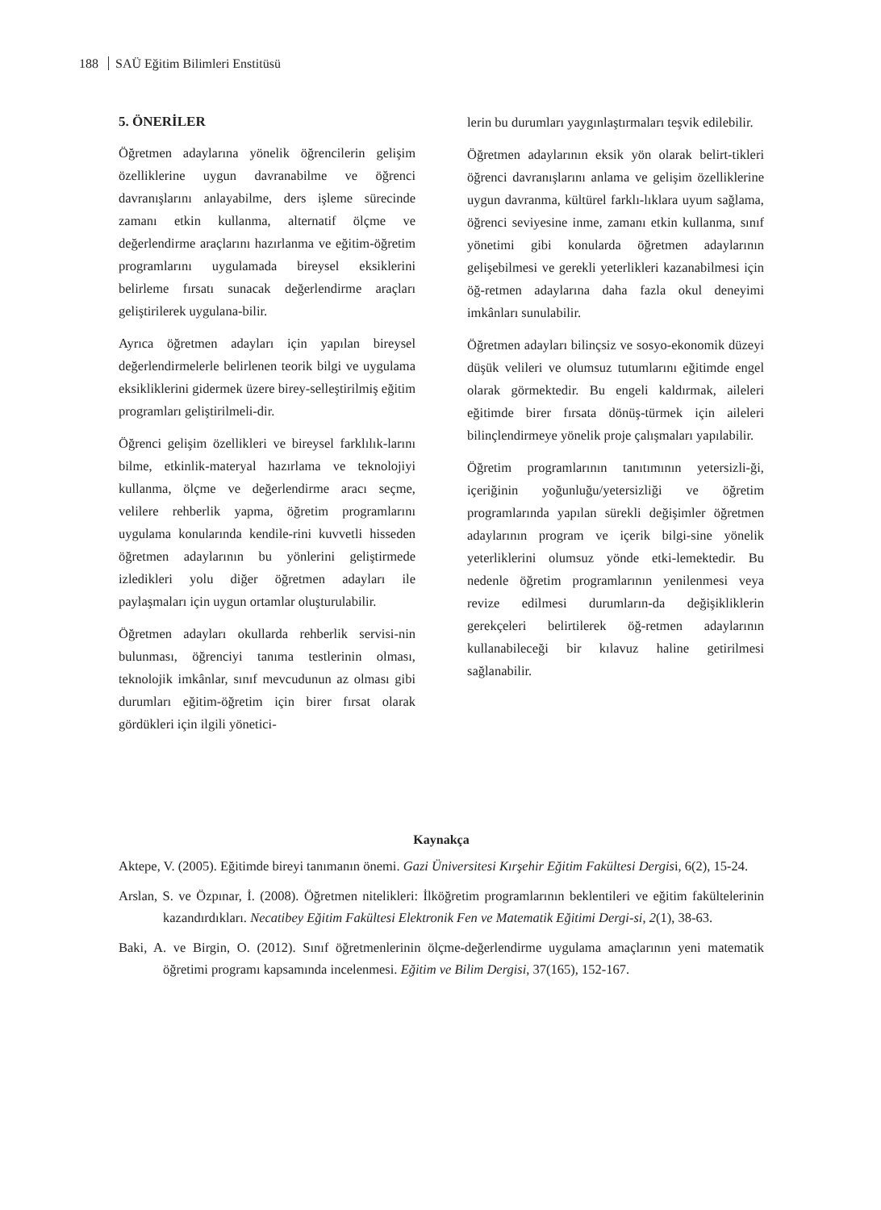188 SAÜ Eğitim Bilimleri Enstitüsü
5. ÖNERİLER
Öğretmen adaylarına yönelik öğrencilerin gelişim özelliklerine uygun davranabilme ve öğrenci davranışlarını anlayabilme, ders işleme sürecinde zamanı etkin kullanma, alternatif ölçme ve değerlendirme araçlarını hazırlanma ve eğitim-öğretim programlarını uygulamada bireysel eksiklerini belirleme fırsatı sunacak değerlendirme araçları geliştirilerek uygulana-bilir.
Ayrıca öğretmen adayları için yapılan bireysel değerlendirmelerle belirlenen teorik bilgi ve uygulama eksikliklerini gidermek üzere birey-selleştirilmiş eğitim programları geliştirilmeli-dir.
Öğrenci gelişim özellikleri ve bireysel farklılık-larını bilme, etkinlik-materyal hazırlama ve teknolojiyi kullanma, ölçme ve değerlendirme aracı seçme, velilere rehberlik yapma, öğretim programlarını uygulama konularında kendile-rini kuvvetli hisseden öğretmen adaylarının bu yönlerini geliştirmede izledikleri yolu diğer öğretmen adayları ile paylaşmaları için uygun ortamlar oluşturulabilir.
Öğretmen adayları okullarda rehberlik servisi-nin bulunması, öğrenciyi tanıma testlerinin olması, teknolojik imkânlar, sınıf mevcudunun az olması gibi durumları eğitim-öğretim için birer fırsat olarak gördükleri için ilgili yönetici-
lerin bu durumları yaygınlaştırmaları teşvik edilebilir.
Öğretmen adaylarının eksik yön olarak belirt-tikleri öğrenci davranışlarını anlama ve gelişim özelliklerine uygun davranma, kültürel farklı-lıklara uyum sağlama, öğrenci seviyesine inme, zamanı etkin kullanma, sınıf yönetimi gibi konularda öğretmen adaylarının gelişebilmesi ve gerekli yeterlikleri kazanabilmesi için öğ-retmen adaylarına daha fazla okul deneyimi imkânları sunulabilir.
Öğretmen adayları bilinçsiz ve sosyo-ekonomik düzeyi düşük velileri ve olumsuz tutumlarını eğitimde engel olarak görmektedir. Bu engeli kaldırmak, aileleri eğitimde birer fırsata dönüş-türmek için aileleri bilinçlendirmeye yönelik proje çalışmaları yapılabilir.
Öğretim programlarının tanıtımının yetersizli-ği, içeriğinin yoğunluğu/yetersizliği ve öğretim programlarında yapılan sürekli değişimler öğretmen adaylarının program ve içerik bilgi-sine yönelik yeterliklerini olumsuz yönde etki-lemektedir. Bu nedenle öğretim programlarının yenilenmesi veya revize edilmesi durumların-da değişikliklerin gerekçeleri belirtilerek öğ-retmen adaylarının kullanabileceği bir kılavuz haline getirilmesi sağlanabilir.
Kaynakça
Aktepe, V. (2005). Eğitimde bireyi tanımanın önemi. Gazi Üniversitesi Kırşehir Eğitim Fakültesi Dergisi, 6(2), 15-24.
Arslan, S. ve Özpınar, İ. (2008). Öğretmen nitelikleri: İlköğretim programlarının beklentileri ve eğitim fakültelerinin kazandırdıkları. Necatibey Eğitim Fakültesi Elektronik Fen ve Matematik Eğitimi Dergi-si, 2(1), 38-63.
Baki, A. ve Birgin, O. (2012). Sınıf öğretmenlerinin ölçme-değerlendirme uygulama amaçlarının yeni matematik öğretimi programı kapsamında incelenmesi. Eğitim ve Bilim Dergisi, 37(165), 152-167.